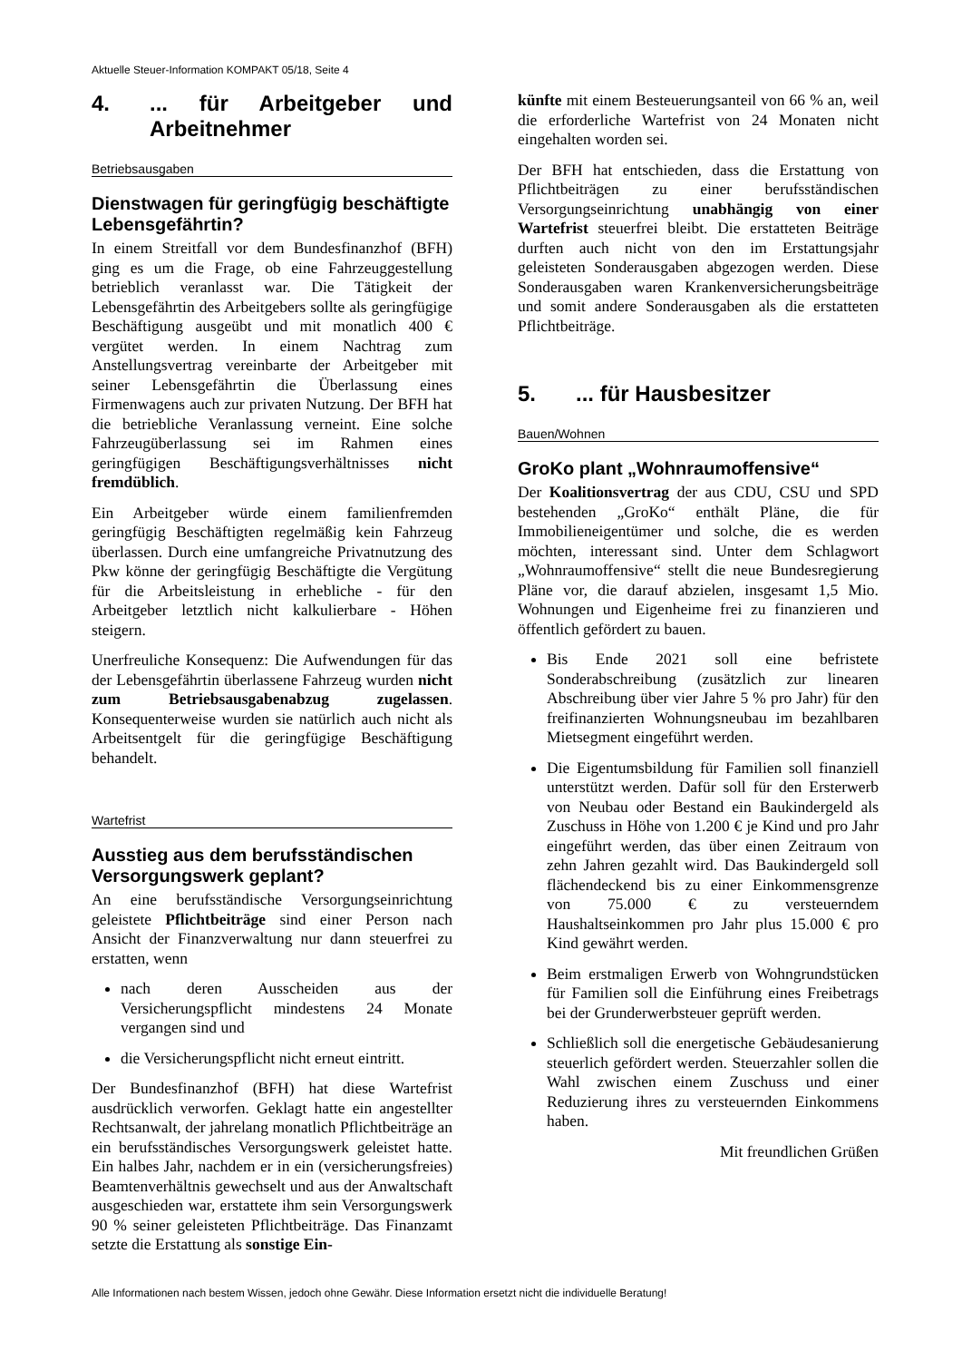Aktuelle Steuer-Information KOMPAKT 05/18, Seite 4
4.... für Arbeitgeber und Arbeitnehmer
Betriebsausgaben
Dienstwagen für geringfügig beschäftigte Lebensgefährtin?
In einem Streitfall vor dem Bundesfinanzhof (BFH) ging es um die Frage, ob eine Fahrzeuggestellung betrieblich veranlasst war. Die Tätigkeit der Lebensgefährtin des Arbeitgebers sollte als geringfügige Beschäftigung ausgeübt und mit monatlich 400 € vergütet werden. In einem Nachtrag zum Anstellungsvertrag vereinbarte der Arbeitgeber mit seiner Lebensgefährtin die Überlassung eines Firmenwagens auch zur privaten Nutzung. Der BFH hat die betriebliche Veranlassung verneint. Eine solche Fahrzeugüberlassung sei im Rahmen eines geringfügigen Beschäftigungsverhältnisses nicht fremdüblich.
Ein Arbeitgeber würde einem familienfremden geringfügig Beschäftigten regelmäßig kein Fahrzeug überlassen. Durch eine umfangreiche Privatnutzung des Pkw könne der geringfügig Beschäftigte die Vergütung für die Arbeitsleistung in erhebliche - für den Arbeitgeber letztlich nicht kalkulierbare - Höhen steigern.
Unerfreuliche Konsequenz: Die Aufwendungen für das der Lebensgefährtin überlassene Fahrzeug wurden nicht zum Betriebsausgabenabzug zugelassen. Konsequenterweise wurden sie natürlich auch nicht als Arbeitsentgelt für die geringfügige Beschäftigung behandelt.
Wartefrist
Ausstieg aus dem berufsständischen Versorgungswerk geplant?
An eine berufsständische Versorgungseinrichtung geleistete Pflichtbeiträge sind einer Person nach Ansicht der Finanzverwaltung nur dann steuerfrei zu erstatten, wenn
nach deren Ausscheiden aus der Versicherungspflicht mindestens 24 Monate vergangen sind und
die Versicherungspflicht nicht erneut eintritt.
Der Bundesfinanzhof (BFH) hat diese Wartefrist ausdrücklich verworfen. Geklagt hatte ein angestellter Rechtsanwalt, der jahrelang monatlich Pflichtbeiträge an ein berufsständisches Versorgungswerk geleistet hatte. Ein halbes Jahr, nachdem er in ein (versicherungsfreies) Beamtenverhältnis gewechselt und aus der Anwaltschaft ausgeschieden war, erstattete ihm sein Versorgungswerk 90 % seiner geleisteten Pflichtbeiträge. Das Finanzamt setzte die Erstattung als sonstige Ein-
künfte mit einem Besteuerungsanteil von 66 % an, weil die erforderliche Wartefrist von 24 Monaten nicht eingehalten worden sei.
Der BFH hat entschieden, dass die Erstattung von Pflichtbeiträgen zu einer berufsständischen Versorgungseinrichtung unabhängig von einer Wartefrist steuerfrei bleibt. Die erstatteten Beiträge durften auch nicht von den im Erstattungsjahr geleisteten Sonderausgaben abgezogen werden. Diese Sonderausgaben waren Krankenversicherungsbeiträge und somit andere Sonderausgaben als die erstatteten Pflichtbeiträge.
5.... für Hausbesitzer
Bauen/Wohnen
GroKo plant „Wohnraumoffensive“
Der Koalitionsvertrag der aus CDU, CSU und SPD bestehenden „GroKo“ enthält Pläne, die für Immobilieneigentümer und solche, die es werden möchten, interessant sind. Unter dem Schlagwort „Wohnraumoffensive“ stellt die neue Bundesregierung Pläne vor, die darauf abzielen, insgesamt 1,5 Mio. Wohnungen und Eigenheime frei zu finanzieren und öffentlich gefördert zu bauen.
Bis Ende 2021 soll eine befristete Sonderabschreibung (zusätzlich zur linearen Abschreibung über vier Jahre 5 % pro Jahr) für den freifinanzierten Wohnungsneubau im bezahlbaren Mietsegment eingeführt werden.
Die Eigentumsbildung für Familien soll finanziell unterstützt werden. Dafür soll für den Ersterwerb von Neubau oder Bestand ein Baukindergeld als Zuschuss in Höhe von 1.200 € je Kind und pro Jahr eingeführt werden, das über einen Zeitraum von zehn Jahren gezahlt wird. Das Baukindergeld soll flächendeckend bis zu einer Einkommensgrenze von 75.000 € zu versteuerndem Haushaltseinkommen pro Jahr plus 15.000 € pro Kind gewährt werden.
Beim erstmaligen Erwerb von Wohngrundstücken für Familien soll die Einführung eines Freibetrags bei der Grunderwerbsteuer geprüft werden.
Schließlich soll die energetische Gebäudesanierung steuerlich gefördert werden. Steuerzahler sollen die Wahl zwischen einem Zuschuss und einer Reduzierung ihres zu versteuernden Einkommens haben.
Mit freundlichen Grüßen
Alle Informationen nach bestem Wissen, jedoch ohne Gewähr. Diese Information ersetzt nicht die individuelle Beratung!